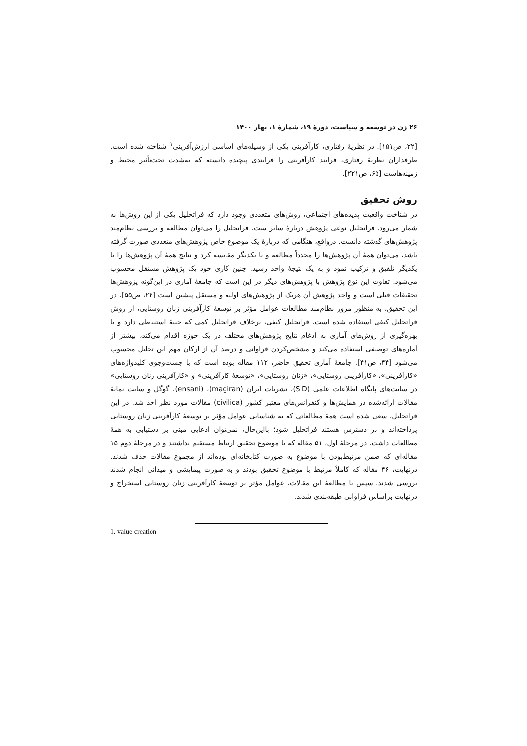۲۶ زن در توسعه و سیاست، دورهٔ ۱۹، شمارهٔ ۱، بهار ۱۴۰۰
[۲۲، ص۱۵۱]. در نظریهٔ رفتاری، کارآفرینی یکی از وسیله‌های اساسی ارزش‌آفرینی<sup>۱</sup> شناخته شده است. طرفداران نظریهٔ رفتاری، فرایند کارآفرینی را فرایندی پیچیده دانسته که به‌شدت تحت‌تأثیر محیط و زمینه‌هاست [۶۵، ص۲۲۱].
روش تحقیق
در شناخت واقعیت پدیده‌های اجتماعی، روش‌های متعددی وجود دارد که فراتحلیل یکی از این روش‌ها به شمار می‌رود. فراتحلیل نوعی پژوهش دربارهٔ سایر ست. فراتحلیل را می‌توان مطالعه و بررسی نظام‌مند پژوهش‌های گذشته دانست. درواقع، هنگامی که دربارهٔ یک موضوع خاص پژوهش‌های متعددی صورت گرفته باشد، می‌توان همهٔ آن پژوهش‌ها را مجدداً مطالعه و با یکدیگر مقایسه کرد و نتایج همهٔ آن پژوهش‌ها را با یکدیگر تلفیق و ترکیب نمود و به یک نتیجهٔ واحد رسید. چنین کاری خود یک پژوهش مستقل محسوب می‌شود. تفاوت این نوع پژوهش با پژوهش‌های دیگر در این است که جامعهٔ آماری در این‌گونه پژوهش‌ها تحقیقات قبلی است و واحد پژوهش آن هریک از پژوهش‌های اولیه و مستقل پیشین است [۲۴، ص۵۵]. در این تحقیق، به منظور مرور نظام‌مند مطالعات عوامل مؤثر بر توسعهٔ کارآفرینی زنان روستایی، از روش فراتحلیل کیفی استفاده شده است. فراتحلیل کیفی، برخلاف فراتحلیل کمی که جنبهٔ استنباطی دارد و با بهره‌گیری از روش‌های آماری به ادغام نتایج پژوهش‌های مختلف در یک حوزه اقدام می‌کند، بیشتر از آماره‌های توصیفی استفاده می‌کند و مشخص‌کردن فراوانی و درصد آن از ارکان مهم این تحلیل محسوب می‌شود [۴۴، ص۴۱]. جامعهٔ آماری تحقیق حاضر، ۱۱۲ مقاله بوده است که با جست‌وجوی کلیدواژه‌های «کارآفرینی»، «کارآفرینی روستایی»، «زنان روستایی»، «توسعهٔ کارآفرینی» و «کارآفرینی زنان روستایی» در سایت‌های پایگاه اطلاعات علمی (SID)، نشریات ایران (magiran)، (ensani)، گوگل و سایت نمایهٔ مقالات ارائه‌شده در همایش‌ها و کنفرانس‌های معتبر کشور (civilica) مقالات مورد نظر اخذ شد. در این فراتحلیل، سعی شده است همهٔ مطالعاتی که به شناسایی عوامل مؤثر بر توسعهٔ کارآفرینی زنان روستایی پرداخته‌اند و در دسترس هستند فراتحلیل شود؛ بااین‌حال، نمی‌توان ادعایی مبنی بر دستیابی به همهٔ مطالعات داشت. در مرحلهٔ اول، ۵۱ مقاله که با موضوع تحقیق ارتباط مستقیم نداشتند و در مرحلهٔ دوم ۱۵ مقاله‌ای که ضمن مرتبط‌بودن با موضوع به صورت کتابخانه‌ای بوده‌اند از مجموع مقالات حذف شدند. درنهایت، ۴۶ مقاله که کاملاً مرتبط با موضوع تحقیق بودند و به صورت پیمایشی و میدانی انجام شدند بررسی شدند. سپس با مطالعهٔ این مقالات، عوامل مؤثر بر توسعهٔ کارآفرینی زنان روستایی استخراج و درنهایت براساس فراوانی طبقه‌بندی شدند.
1. value creation